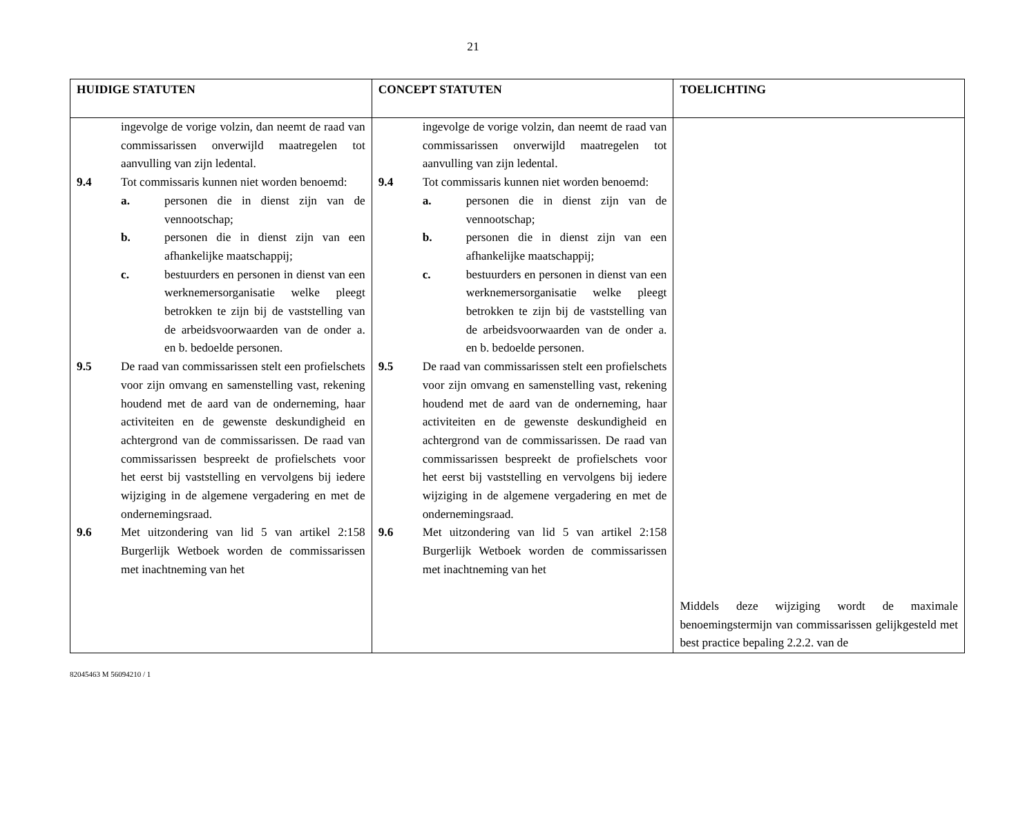21
| HUIDIGE STATUTEN | CONCEPT STATUTEN | TOELICHTING |
| --- | --- | --- |
| ingevolge de vorige volzin, dan neemt de raad van commissarissen onverwijld maatregelen tot aanvulling van zijn ledental. 9.4 Tot commissaris kunnen niet worden benoemd: a. personen die in dienst zijn van de vennootschap; b. personen die in dienst zijn van een afhankelijke maatschappij; c. bestuurders en personen in dienst van een werknemersorganisatie welke pleegt betrokken te zijn bij de vaststelling van de arbeidsvoorwaarden van de onder a. en b. bedoelde personen. 9.5 De raad van commissarissen stelt een profielschets voor zijn omvang en samenstelling vast, rekening houdend met de aard van de onderneming, haar activiteiten en de gewenste deskundigheid en achtergrond van de commissarissen. De raad van commissarissen bespreekt de profielschets voor het eerst bij vaststelling en vervolgens bij iedere wijziging in de algemene vergadering en met de ondernemingsraad. 9.6 Met uitzondering van lid 5 van artikel 2:158 Burgerlijk Wetboek worden de commissarissen met inachtneming van het | ingevolge de vorige volzin, dan neemt de raad van commissarissen onverwijld maatregelen tot aanvulling van zijn ledental. 9.4 Tot commissaris kunnen niet worden benoemd: a. personen die in dienst zijn van de vennootschap; b. personen die in dienst zijn van een afhankelijke maatschappij; c. bestuurders en personen in dienst van een werknemersorganisatie welke pleegt betrokken te zijn bij de vaststelling van de arbeidsvoorwaarden van de onder a. en b. bedoelde personen. 9.5 De raad van commissarissen stelt een profielschets voor zijn omvang en samenstelling vast, rekening houdend met de aard van de onderneming, haar activiteiten en de gewenste deskundigheid en achtergrond van de commissarissen. De raad van commissarissen bespreekt de profielschets voor het eerst bij vaststelling en vervolgens bij iedere wijziging in de algemene vergadering en met de ondernemingsraad. 9.6 Met uitzondering van lid 5 van artikel 2:158 Burgerlijk Wetboek worden de commissarissen met inachtneming van het | Middels deze wijziging wordt de maximale benoemingstermijn van commissarissen gelijkgesteld met best practice bepaling 2.2.2. van de |
82045463 M 56094210 / 1